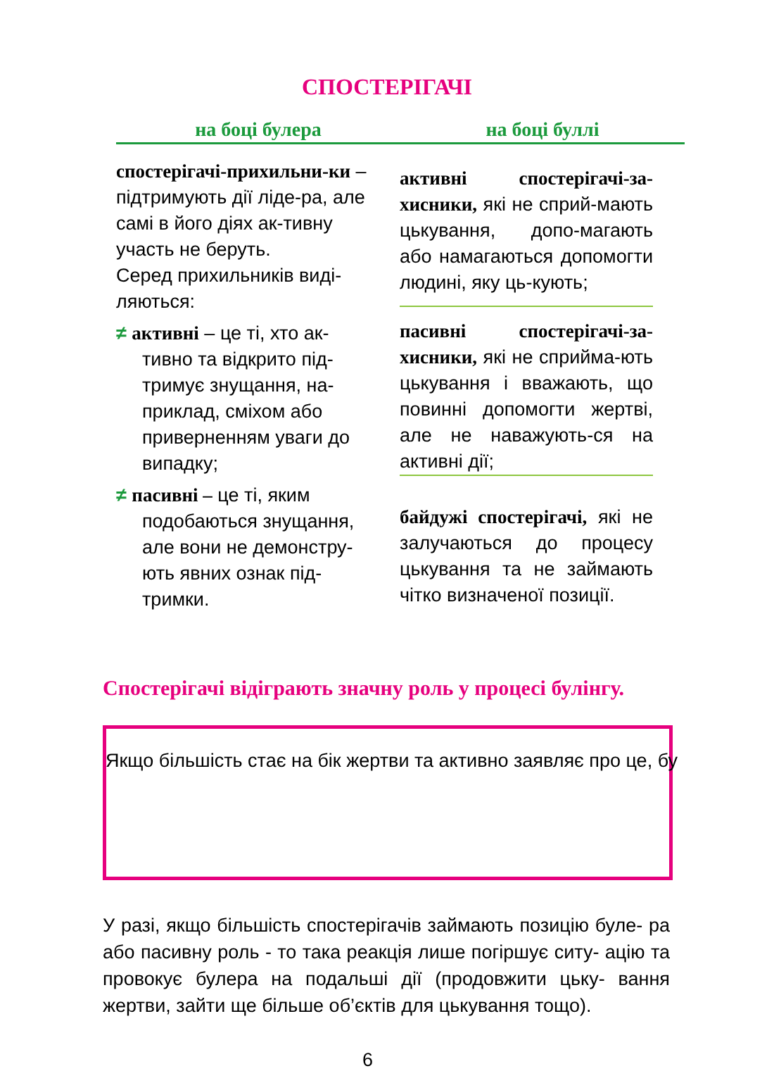СПОСТЕРІГАЧІ
на боці булера на боці буллі
спостерігачі-прихильни-ки – підтримують дії ліде-ра, але самі в його діях ак-тивну участь не беруть.
Серед прихильників виді-ляються:
≠ активні – це ті, хто ак-тивно та відкрито під-тримує знущання, на-приклад, сміхом або приверненням уваги до випадку;
≠ пасивні – це ті, яким подобаються знущання, але вони не демонстру-ють явних ознак під-тримки.
активні спостерігачі-за-хисники, які не сприй-мають цькування, допо-магають або намагаються допомогти людині, яку ць-кують;
пасивні спостерігачі-за-хисники, які не сприйма-ють цькування і вважають, що повинні допомогти жертві, але не наважують-ся на активні дії;
байдужі спостерігачі, які не залучаються до процесу цькування та не займають чітко визначеної позиції.
Спостерігачі відіграють значну роль у процесі булінгу.
Якщо більшість стає на бік жертви та активно заявляє про це, бу
У разі, якщо більшість спостерігачів займають позицію буле- ра або пасивну роль - то така реакція лише погіршує ситу- ацію та провокує булера на подальші дії (продовжити цьку- вання жертви, зайти ще більше об’єктів для цькування тощо).
6